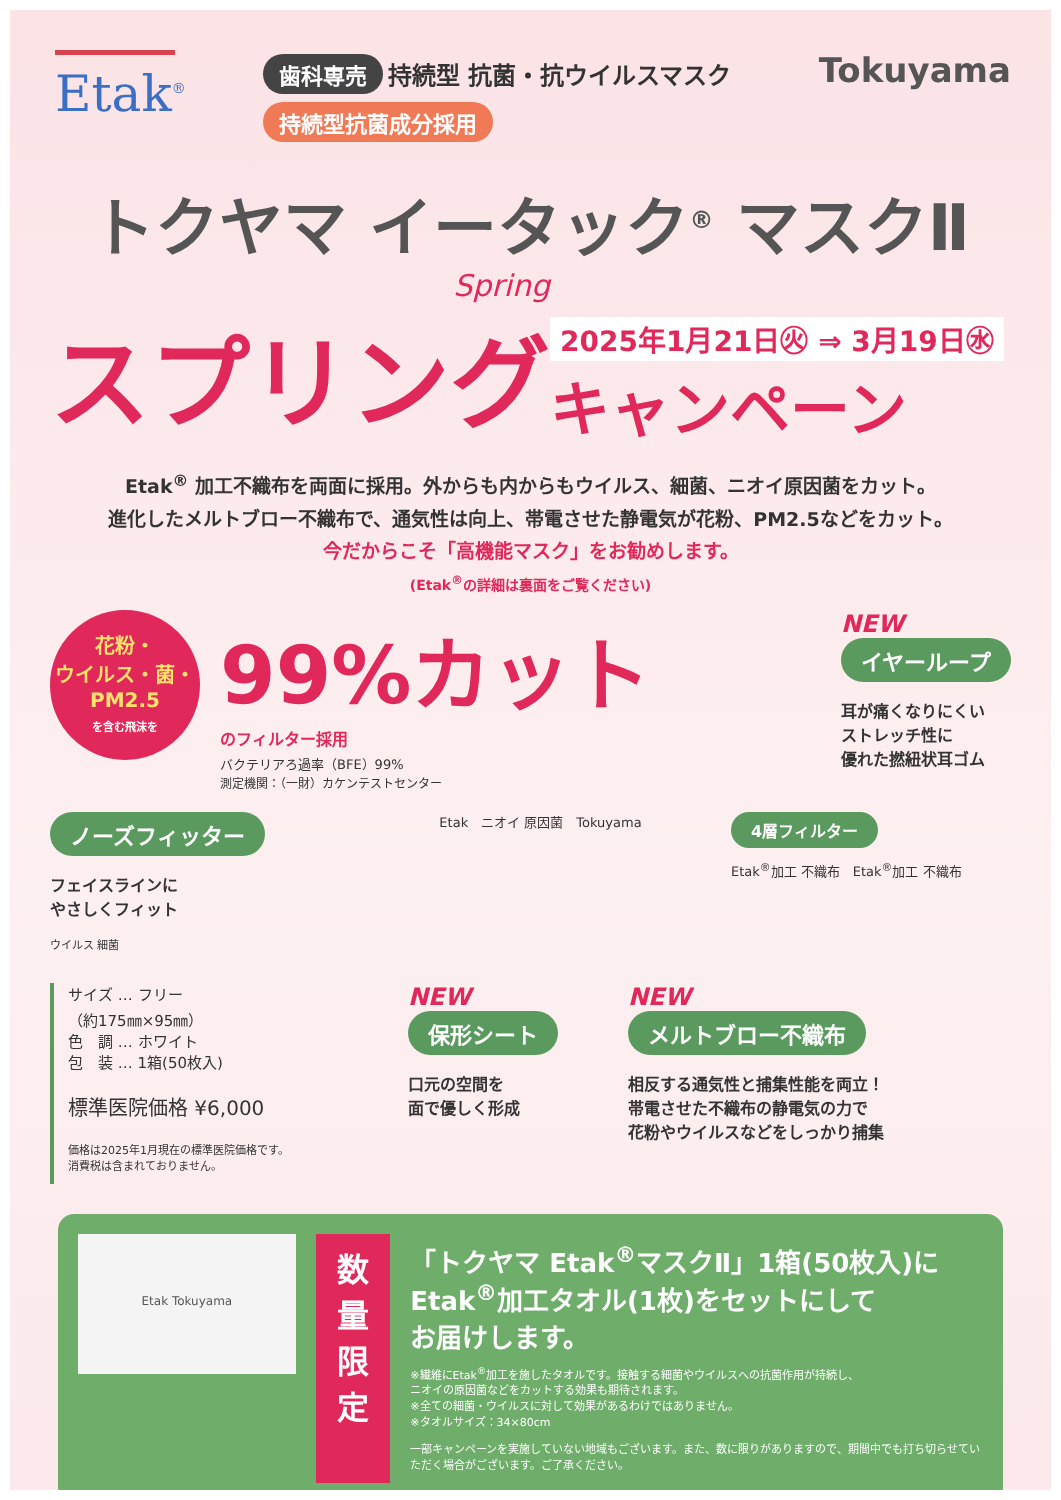Etak<sup>®</sup>
歯科専売 持続型 抗菌・抗ウイルスマスク
持続型抗菌成分採用
Tokuyama
トクヤマ イータック<sup>®</sup> マスクⅡ
Spring
スプリング
2025年1月21日㊋ ⇒ 3月19日㊌
キャンペーン
Etak<sup>®</sup> 加工不織布を両面に採用。外からも内からもウイルス、細菌、ニオイ原因菌をカット。
進化したメルトブロー不織布で、通気性は向上、帯電させた静電気が花粉、PM2.5などをカット。
今だからこそ「高機能マスク」をお勧めします。
(Etak<sup>®</sup>の詳細は裏面をご覧ください)
花粉・
ウイルス・菌・
PM2.5
を含む飛沫を
99%カット
のフィルター採用
バクテリアろ過率（BFE）99%
測定機関：（一財）カケンテストセンター
NEW
イヤーループ
耳が痛くなりにくい
ストレッチ性に
優れた撚紐状耳ゴム
ノーズフィッター
フェイスラインに
やさしくフィット
ウイルス 細菌
Etak　ニオイ 原因菌　Tokuyama
4層フィルター
Etak<sup>®</sup>加工 不織布　Etak<sup>®</sup>加工 不織布
サイズ … フリー
（約175㎜×95㎜）
色　調 … ホワイト
包　装 … 1箱(50枚入)
標準医院価格 ¥6,000
価格は2025年1月現在の標準医院価格です。
消費税は含まれておりません。
NEW
保形シート
口元の空間を
面で優しく形成
NEW
メルトブロー不織布
相反する通気性と捕集性能を両立！
帯電させた不織布の静電気の力で
花粉やウイルスなどをしっかり捕集
Etak Tokuyama
数 量
限 定
「トクヤマ Etak<sup>®</sup>マスクⅡ」1箱(50枚入)に
Etak<sup>®</sup>加工タオル(1枚)をセットにして
お届けします。
※繊維にEtak<sup>®</sup>加工を施したタオルです。接触する細菌やウイルスへの抗菌作用が持続し、
ニオイの原因菌などをカットする効果も期待されます。
※全ての細菌・ウイルスに対して効果があるわけではありません。
※タオルサイズ：34×80cm
一部キャンペーンを実施していない地域もございます。また、数に限りがありますので、期間中でも打ち切らせていただく場合がございます。ご了承ください。